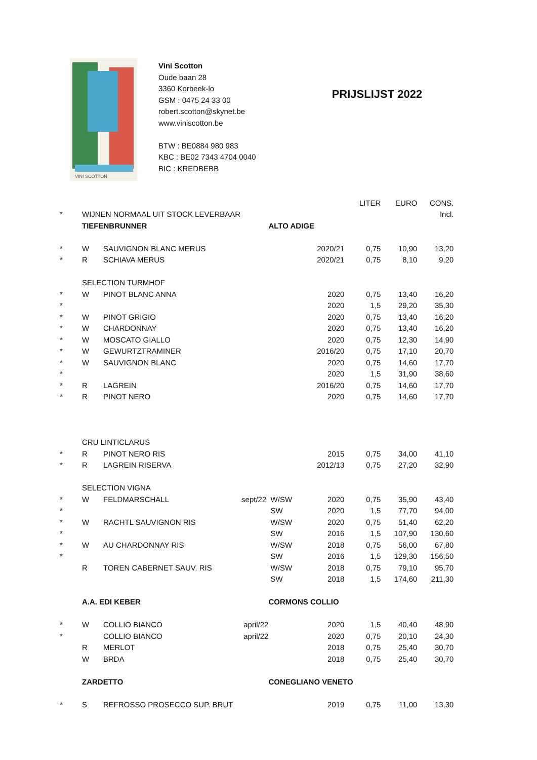VINI SCOTTON
Vini Scotton
Oude baan 28
3360 Korbeek-lo
GSM : 0475 24 33 00
robert.scotton@skynet.be
www.viniscotton.be
BTW : BE0884 980 983
KBC : BE02 7343 4704 0040
BIC : KREDBEBB
PRIJSLIJST 2022
| | | | | | | LITER | EURO | CONS. |
| * | WIJNEN NORMAAL UIT STOCK LEVERBAAR | | | | | | | Incl. |
| | TIEFENBRUNNER | | | ALTO ADIGE | | | | |
| * | W | SAUVIGNON BLANC MERUS | | | 2020/21 | 0,75 | 10,90 | 13,20 |
| * | R | SCHIAVA MERUS | | | 2020/21 | 0,75 | 8,10 | 9,20 |
| | SELECTION TURMHOF | | | | | | | |
| * | W | PINOT BLANC ANNA | | | 2020 | 0,75 | 13,40 | 16,20 |
| * | | | | | 2020 | 1,5 | 29,20 | 35,30 |
| * | W | PINOT GRIGIO | | | 2020 | 0,75 | 13,40 | 16,20 |
| * | W | CHARDONNAY | | | 2020 | 0,75 | 13,40 | 16,20 |
| * | W | MOSCATO GIALLO | | | 2020 | 0,75 | 12,30 | 14,90 |
| * | W | GEWURTZTRAMINER | | | 2016/20 | 0,75 | 17,10 | 20,70 |
| * | W | SAUVIGNON BLANC | | | 2020 | 0,75 | 14,60 | 17,70 |
| * | | | | | 2020 | 1,5 | 31,90 | 38,60 |
| * | R | LAGREIN | | | 2016/20 | 0,75 | 14,60 | 17,70 |
| * | R | PINOT NERO | | | 2020 | 0,75 | 14,60 | 17,70 |
| | CRU LINTICLARUS | | | | | | | |
| * | R | PINOT NERO RIS | | | 2015 | 0,75 | 34,00 | 41,10 |
| * | R | LAGREIN RISERVA | | | 2012/13 | 0,75 | 27,20 | 32,90 |
| | SELECTION VIGNA | | | | | | | |
| * | W | FELDMARSCHALL | sept/22 | W/SW | 2020 | 0,75 | 35,90 | 43,40 |
| * | | | | SW | 2020 | 1,5 | 77,70 | 94,00 |
| * | W | RACHTL SAUVIGNON RIS | | W/SW | 2020 | 0,75 | 51,40 | 62,20 |
| * | | | | SW | 2016 | 1,5 | 107,90 | 130,60 |
| * | W | AU CHARDONNAY RIS | | W/SW | 2018 | 0,75 | 56,00 | 67,80 |
| * | | | | SW | 2016 | 1,5 | 129,30 | 156,50 |
| | R | TOREN CABERNET SAUV. RIS | | W/SW | 2018 | 0,75 | 79,10 | 95,70 |
| | | | | SW | 2018 | 1,5 | 174,60 | 211,30 |
| | A.A. EDI KEBER | | | CORMONS COLLIO | | | | |
| * | W | COLLIO BIANCO | april/22 | | 2020 | 1,5 | 40,40 | 48,90 |
| * | | COLLIO BIANCO | april/22 | | 2020 | 0,75 | 20,10 | 24,30 |
| | R | MERLOT | | | 2018 | 0,75 | 25,40 | 30,70 |
| | W | BRDA | | | 2018 | 0,75 | 25,40 | 30,70 |
| | ZARDETTO | | | CONEGLIANO VENETO | | | | |
| * | S | REFROSSO PROSECCO SUP. BRUT | | | 2019 | 0,75 | 11,00 | 13,30 |